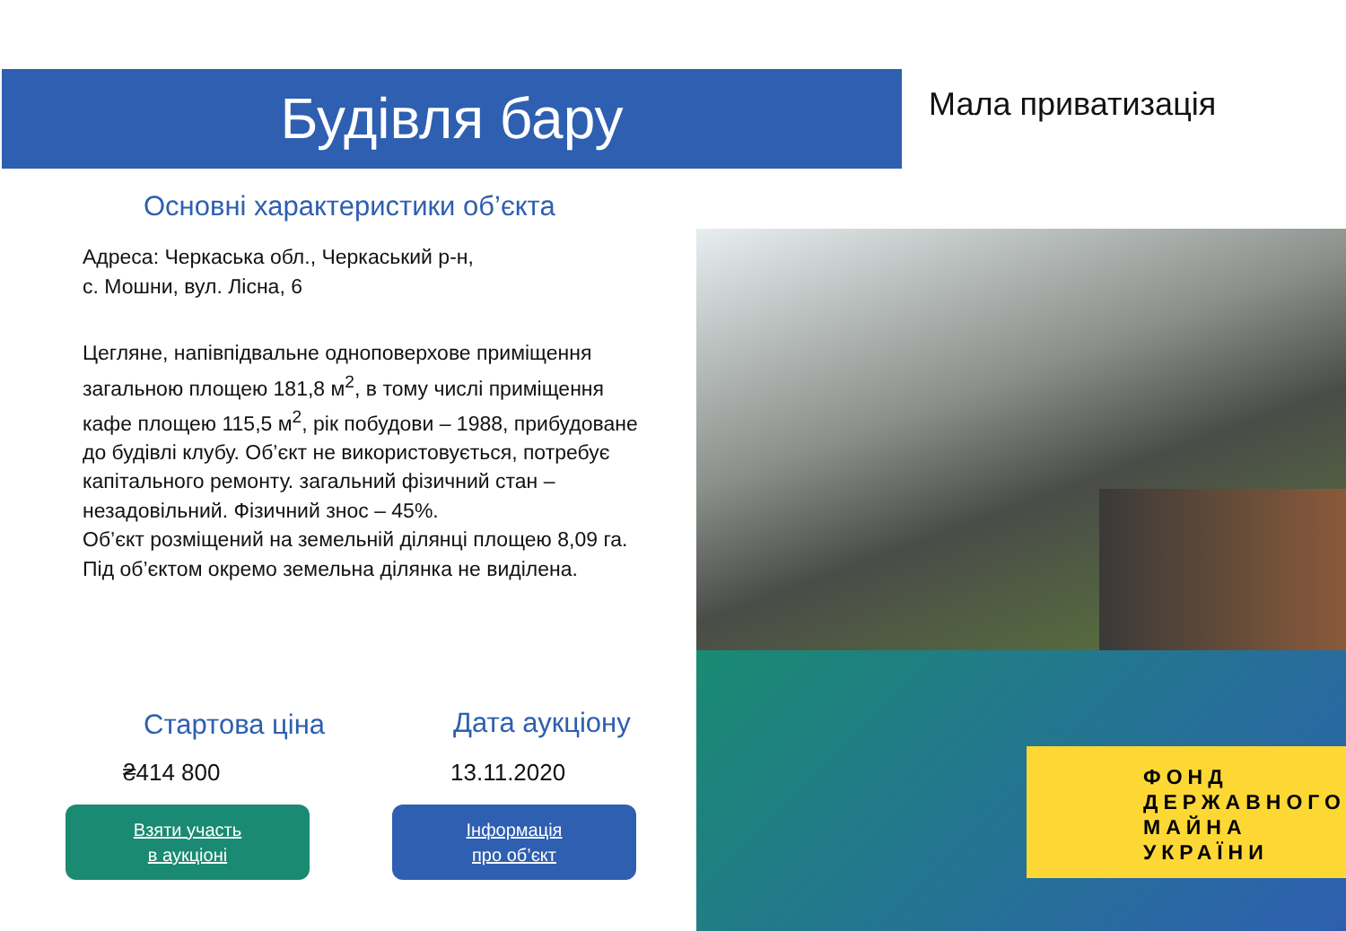Будівля бару Мала приватизація
Основні характеристики об’єкта
Адреса: Черкаська обл., Черкаський р-н,
с. Мошни, вул. Лісна, 6
Цегляне, напівпідвальне одноповерхове приміщення загальною площею 181,8 м<sup>2</sup>, в тому числі приміщення кафе площею 115,5 м<sup>2</sup>, рік побудови – 1988, прибудоване до будівлі клубу. Об’єкт не використовується, потребує капітального ремонту. загальний фізичний стан – незадовільний. Фізичний знос – 45%.
Об’єкт розміщений на земельній ділянці площею 8,09 га. Під об’єктом окремо земельна ділянка не виділена.
Стартова ціна Дата аукціону
₴414 800 13.11.2020
Взяти участь
в аукціоні
Інформація
про об’єкт
ФОНД
ДЕРЖАВНОГО
МАЙНА
УКРАЇНИ